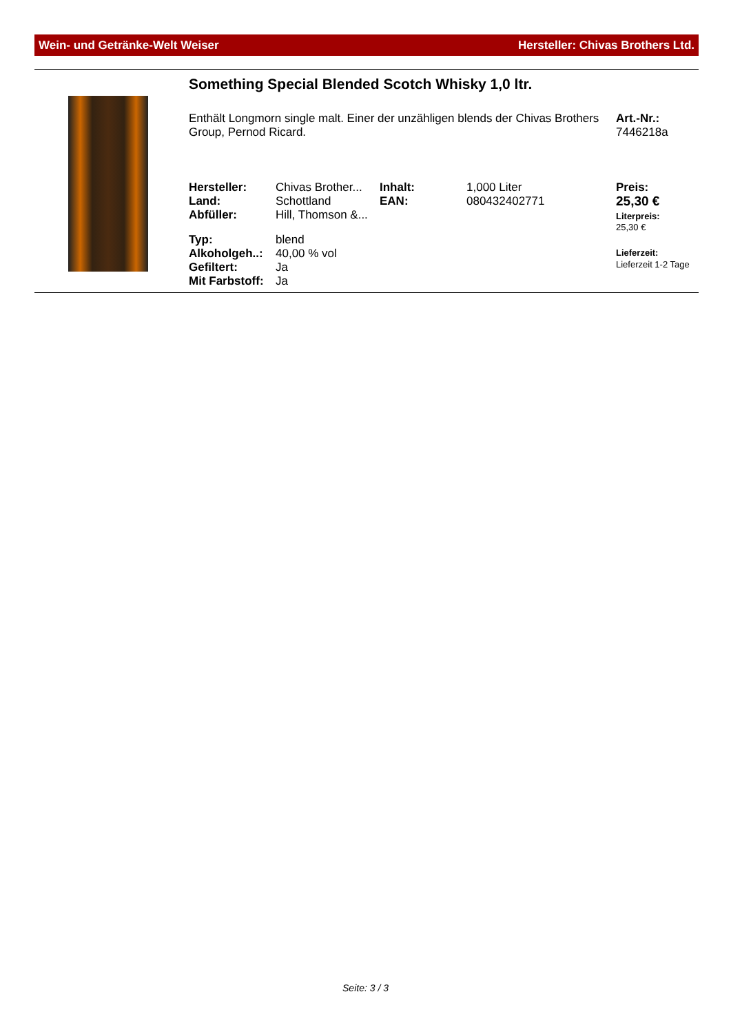Wein- und Getränke-Welt Weiser Hersteller: Chivas Brothers Ltd.
Something Special Blended Scotch Whisky 1,0 ltr.
Enthält Longmorn single malt. Einer der unzähligen blends der Chivas Brothers Group, Pernod Ricard.
Art.-Nr.:
7446218a
| Hersteller: | Chivas Brother... | Inhalt: | 1,000 Liter | Preis: |
| Land: | Schottland | EAN: | 080432402771 | 25,30 € |
| Abfüller: | Hill, Thomson &... | | | Literpreis: 25,30 € |
| Typ: | blend | | | |
| Alkoholgeh..: | 40,00 % vol | | | Lieferzeit: Lieferzeit 1-2 Tage |
| Gefiltert: | Ja | | | |
| Mit Farbstoff: | Ja | | | |
Seite: 3 / 3